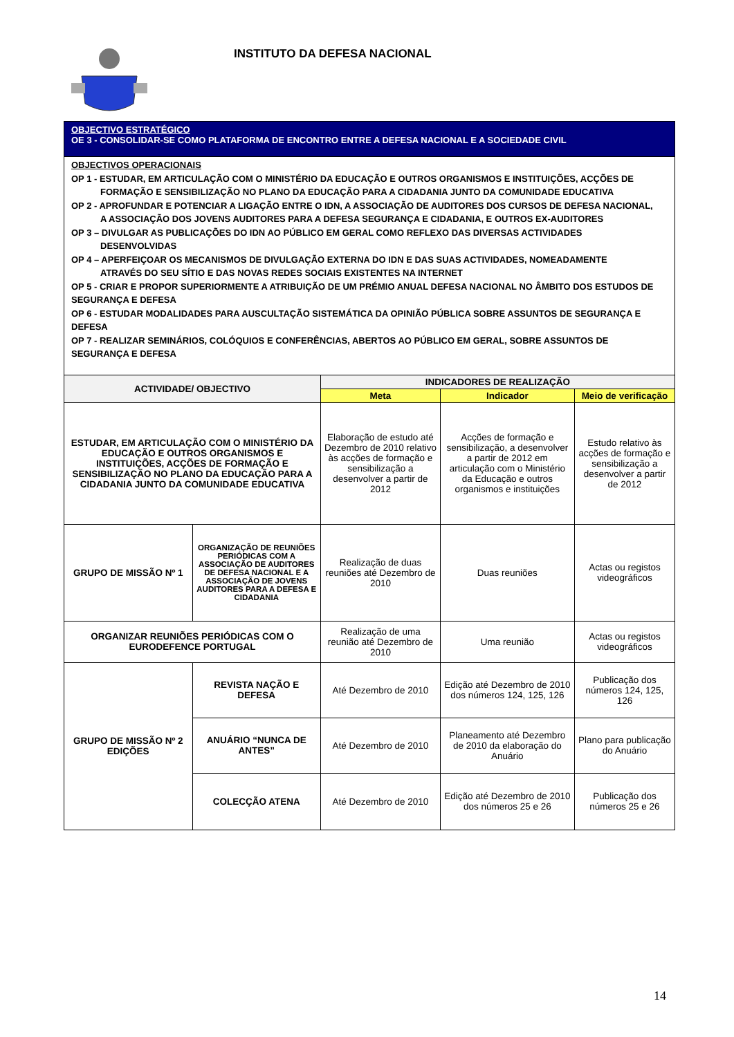INSTITUTO DA DEFESA NACIONAL
| OBJECTIVO ESTRATÉGICO OE 3 - CONSOLIDAR-SE COMO PLATAFORMA DE ENCONTRO ENTRE A DEFESA NACIONAL E A SOCIEDADE CIVIL | | | | |
| OBJECTIVOS OPERACIONAIS OP 1 - ESTUDAR, EM ARTICULAÇÃO COM O MINISTÉRIO DA EDUCAÇÃO E OUTROS ORGANISMOS E INSTITUIÇÕES, ACÇÕES DE FORMAÇÃO E SENSIBILIZAÇÃO NO PLANO DA EDUCAÇÃO PARA A CIDADANIA JUNTO DA COMUNIDADE EDUCATIVA OP 2 - APROFUNDAR E POTENCIAR A LIGAÇÃO ENTRE O IDN, A ASSOCIAÇÃO DE AUDITORES DOS CURSOS DE DEFESA NACIONAL, A ASSOCIAÇÃO DOS JOVENS AUDITORES PARA A DEFESA SEGURANÇA E CIDADANIA, E OUTROS EX-AUDITORES OP 3 – DIVULGAR AS PUBLICAÇÕES DO IDN AO PÚBLICO EM GERAL COMO REFLEXO DAS DIVERSAS ACTIVIDADES DESENVOLVIDAS OP 4 – APERFEIÇOAR OS MECANISMOS DE DIVULGAÇÃO EXTERNA DO IDN E DAS SUAS ACTIVIDADES, NOMEADAMENTE ATRAVÉS DO SEU SÍTIO E DAS NOVAS REDES SOCIAIS EXISTENTES NA INTERNET OP 5 - CRIAR E PROPOR SUPERIORMENTE A ATRIBUIÇÃO DE UM PRÉMIO ANUAL DEFESA NACIONAL NO ÂMBITO DOS ESTUDOS DE SEGURANÇA E DEFESA OP 6 - ESTUDAR MODALIDADES PARA AUSCULTAÇÃO SISTEMÁTICA DA OPINIÃO PÚBLICA SOBRE ASSUNTOS DE SEGURANÇA E DEFESA OP 7 - REALIZAR SEMINÁRIOS, COLÓQUIOS E CONFERÊNCIAS, ABERTOS AO PÚBLICO EM GERAL, SOBRE ASSUNTOS DE SEGURANÇA E DEFESA | | | | |
| ACTIVIDADE/ OBJECTIVO | | INDICADORES DE REALIZAÇÃO | | |
| | | Meta | Indicador | Meio de verificação |
| ESTUDAR, EM ARTICULAÇÃO COM O MINISTÉRIO DA EDUCAÇÃO E OUTROS ORGANISMOS E INSTITUIÇÕES, ACÇÕES DE FORMAÇÃO E SENSIBILIZAÇÃO NO PLANO DA EDUCAÇÃO PARA A CIDADANIA JUNTO DA COMUNIDADE EDUCATIVA | | Elaboração de estudo até Dezembro de 2010 relativo às acções de formação e sensibilização a desenvolver a partir de 2012 | Acções de formação e sensibilização, a desenvolver a partir de 2012 em articulação com o Ministério da Educação e outros organismos e instituições | Estudo relativo às acções de formação e sensibilização a desenvolver a partir de 2012 |
| GRUPO DE MISSÃO Nº 1 | ORGANIZAÇÃO DE REUNIÕES PERIÓDICAS COM A ASSOCIAÇÃO DE AUDITORES DE DEFESA NACIONAL E A ASSOCIAÇÃO DE JOVENS AUDITORES PARA A DEFESA E CIDADANIA | Realização de duas reuniões até Dezembro de 2010 | Duas reuniões | Actas ou registos videográficos |
| ORGANIZAR REUNIÕES PERIÓDICAS COM O EURODEFENCE PORTUGAL | | Realização de uma reunião até Dezembro de 2010 | Uma reunião | Actas ou registos videográficos |
| GRUPO DE MISSÃO Nº 2 EDIÇÕES | REVISTA NAÇÃO E DEFESA | Até Dezembro de 2010 | Edição até Dezembro de 2010 dos números 124, 125, 126 | Publicação dos números 124, 125, 126 |
| | ANUÁRIO “NUNCA DE ANTES” | Até Dezembro de 2010 | Planeamento até Dezembro de 2010 da elaboração do Anuário | Plano para publicação do Anuário |
| | COLECÇÃO ATENA | Até Dezembro de 2010 | Edição até Dezembro de 2010 dos números 25 e 26 | Publicação dos números 25 e 26 |
14